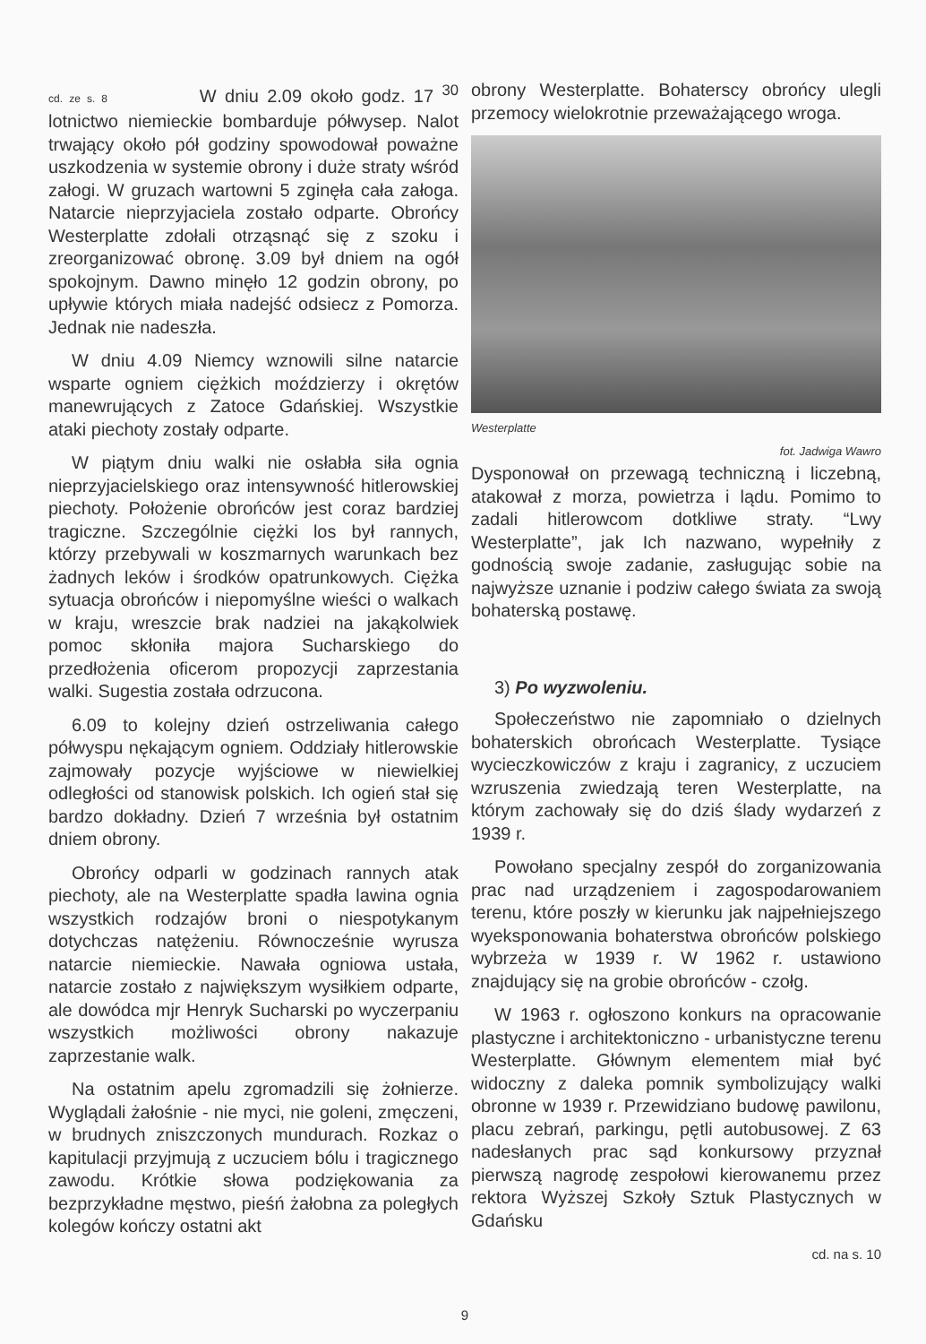cd. ze s. 8 W dniu 2.09 około godz. 17 <sup>30</sup> lotnictwo niemieckie bombarduje półwysep. Nalot trwający około pół godziny spowodował poważne uszkodzenia w systemie obrony i duże straty wśród załogi. W gruzach wartowni 5 zginęła cała załoga. Natarcie nieprzyjaciela zostało odparte. Obrońcy Westerplatte zdołali otrząsnąć się z szoku i zreorganizować obronę. 3.09 był dniem na ogół spokojnym. Dawno minęło 12 godzin obrony, po upływie których miała nadejść odsiecz z Pomorza. Jednak nie nadeszła.
W dniu 4.09 Niemcy wznowili silne natarcie wsparte ogniem ciężkich moździerzy i okrętów manewrujących z Zatoce Gdańskiej. Wszystkie ataki piechoty zostały odparte.
W piątym dniu walki nie osłabła siła ognia nieprzyjacielskiego oraz intensywność hitlerowskiej piechoty. Położenie obrońców jest coraz bardziej tragiczne. Szczególnie ciężki los był rannych, którzy przebywali w koszmarnych warunkach bez żadnych leków i środków opatrunkowych. Ciężka sytuacja obrońców i niepomyślne wieści o walkach w kraju, wreszcie brak nadziei na jakąkolwiek pomoc skłoniła majora Sucharskiego do przedłożenia oficerom propozycji zaprzestania walki. Sugestia została odrzucona.
6.09 to kolejny dzień ostrzeliwania całego półwyspu nękającym ogniem. Oddziały hitlerowskie zajmowały pozycje wyjściowe w niewielkiej odległości od stanowisk polskich. Ich ogień stał się bardzo dokładny. Dzień 7 września był ostatnim dniem obrony.
Obrońcy odparli w godzinach rannych atak piechoty, ale na Westerplatte spadła lawina ognia wszystkich rodzajów broni o niespotykanym dotychczas natężeniu. Równocześnie wyrusza natarcie niemieckie. Nawała ogniowa ustała, natarcie zostało z największym wysiłkiem odparte, ale dowódca mjr Henryk Sucharski po wyczerpaniu wszystkich możliwości obrony nakazuje zaprzestanie walk.
Na ostatnim apelu zgromadzili się żołnierze. Wyglądali żałośnie - nie myci, nie goleni, zmęczeni, w brudnych zniszczonych mundurach. Rozkaz o kapitulacji przyjmują z uczuciem bólu i tragicznego zawodu. Krótkie słowa podziękowania za bezprzykładne męstwo, pieśń żałobna za poległych kolegów kończy ostatni akt
obrony Westerplatte. Bohaterscy obrońcy ulegli przemocy wielokrotnie przeważającego wroga.
Westerplatte
fot. Jadwiga Wawro
Dysponował on przewagą techniczną i liczebną, atakował z morza, powietrza i lądu. Pomimo to zadali hitlerowcom dotkliwe straty. “Lwy Westerplatte”, jak Ich nazwano, wypełniły z godnością swoje zadanie, zasługując sobie na najwyższe uznanie i podziw całego świata za swoją bohaterską postawę.
3) Po wyzwoleniu.
Społeczeństwo nie zapomniało o dzielnych bohaterskich obrońcach Westerplatte. Tysiące wycieczkowiczów z kraju i zagranicy, z uczuciem wzruszenia zwiedzają teren Westerplatte, na którym zachowały się do dziś ślady wydarzeń z 1939 r.
Powołano specjalny zespół do zorganizowania prac nad urządzeniem i zagospodarowaniem terenu, które poszły w kierunku jak najpełniejszego wyeksponowania bohaterstwa obrońców polskiego wybrzeża w 1939 r. W 1962 r. ustawiono znajdujący się na grobie obrońców - czołg.
W 1963 r. ogłoszono konkurs na opracowanie plastyczne i architektoniczno - urbanistyczne terenu Westerplatte. Głównym elementem miał być widoczny z daleka pomnik symbolizujący walki obronne w 1939 r. Przewidziano budowę pawilonu, placu zebrań, parkingu, pętli autobusowej. Z 63 nadesłanych prac sąd konkursowy przyznał pierwszą nagrodę zespołowi kierowanemu przez rektora Wyższej Szkoły Sztuk Plastycznych w Gdańsku
cd. na s. 10
9